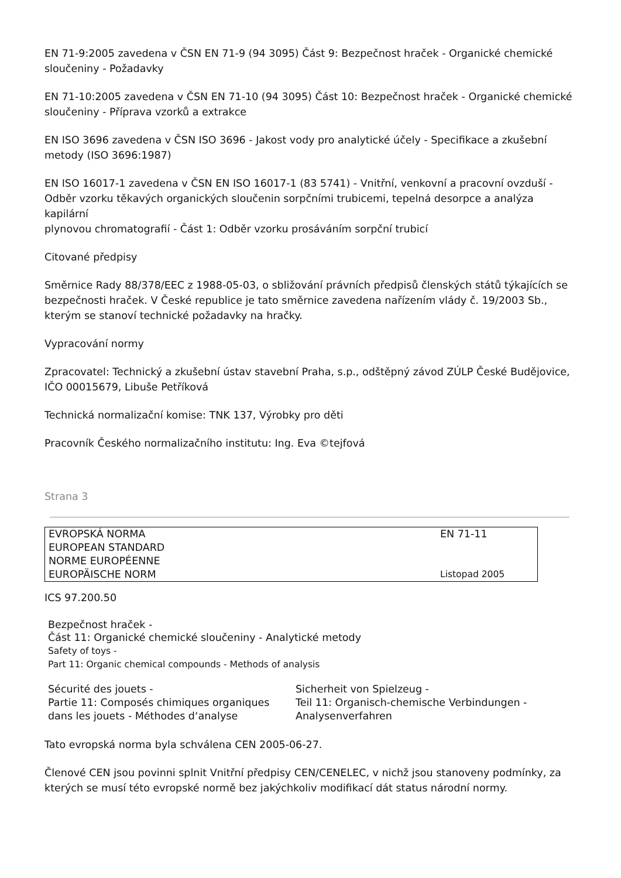EN 71-9:2005 zavedena v ČSN EN 71-9 (94 3095) Část 9: Bezpečnost hraček - Organické chemické sloučeniny - Požadavky
EN 71-10:2005 zavedena v ČSN EN 71-10 (94 3095) Část 10: Bezpečnost hraček - Organické chemické sloučeniny - Příprava vzorků a extrakce
EN ISO 3696 zavedena v ČSN ISO 3696 - Jakost vody pro analytické účely - Specifikace a zkušební metody (ISO 3696:1987)
EN ISO 16017-1 zavedena v ČSN EN ISO 16017-1 (83 5741) - Vnitřní, venkovní a pracovní ovzduší - Odběr vzorku těkavých organických sloučenin sorpčními trubicemi, tepelná desorpce a analýza kapilární
plynovou chromatografií - Část 1: Odběr vzorku prosáváním sorpční trubicí
Citované předpisy
Směrnice Rady 88/378/EEC z 1988-05-03, o sbližování právních předpisů členských států týkajících se bezpečnosti hraček. V České republice je tato směrnice zavedena nařízením vlády č. 19/2003 Sb., kterým se stanoví technické požadavky na hračky.
Vypracování normy
Zpracovatel: Technický a zkušební ústav stavební Praha, s.p., odštěpný závod ZÚLP České Budějovice,
IČO 00015679, Libuše Petříková
Technická normalizační komise: TNK 137, Výrobky pro děti
Pracovník Českého normalizačního institutu: Ing. Eva ©tejfová
Strana 3
| EVROPSKÁ NORMA | EN 71-11 |
| EUROPEAN STANDARD | |
| NORME EUROPÉENNE | |
| EUROPÄISCHE NORM | Listopad 2005 |
ICS 97.200.50
Bezpečnost hraček -
Část 11: Organické chemické sloučeniny - Analytické metody
Safety of toys -
Part 11: Organic chemical compounds - Methods of analysis
Sécurité des jouets -
Partie 11: Composés chimiques organiques dans les jouets - Méthodes d‘analyse
Sicherheit von Spielzeug -
Teil 11: Organisch-chemische Verbindungen - Analysenverfahren
Tato evropská norma byla schválena CEN 2005-06-27.
Členové CEN jsou povinni splnit Vnitřní předpisy CEN/CENELEC, v nichž jsou stanoveny podmínky, za kterých se musí této evropské normě bez jakýchkoliv modifikací dát status národní normy.